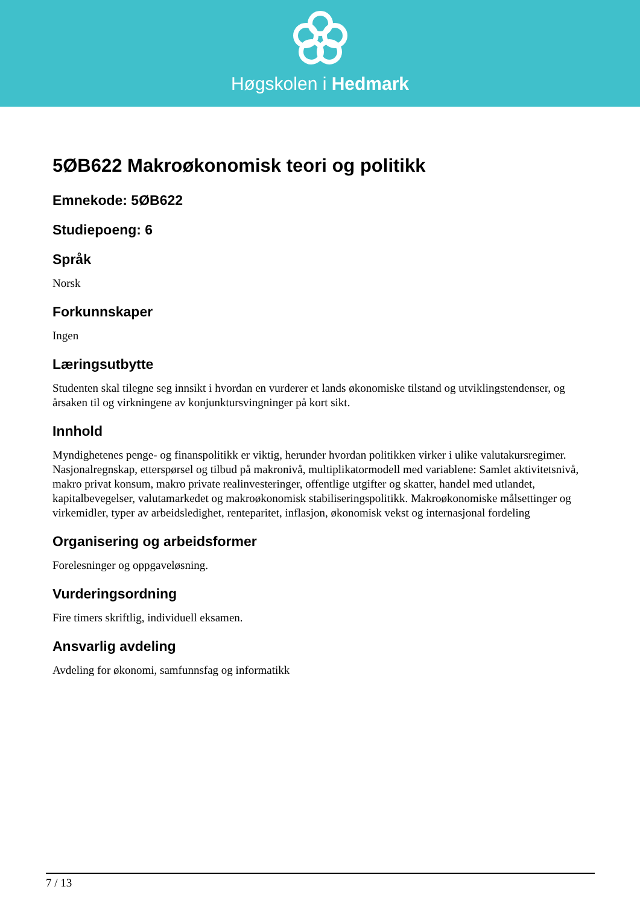Høgskolen i Hedmark
5ØB622 Makroøkonomisk teori og politikk
Emnekode: 5ØB622
Studiepoeng: 6
Språk
Norsk
Forkunnskaper
Ingen
Læringsutbytte
Studenten skal tilegne seg innsikt i hvordan en vurderer et lands økonomiske tilstand og utviklingstendenser, og årsaken til og virkningene av konjunktursvingninger på kort sikt.
Innhold
Myndighetenes penge- og finanspolitikk er viktig, herunder hvordan politikken virker i ulike valutakursregimer. Nasjonalregnskap, etterspørsel og tilbud på makronivå, multiplikatormodell med variablene: Samlet aktivitetsnivå, makro privat konsum, makro private realinvesteringer, offentlige utgifter og skatter, handel med utlandet, kapitalbevegelser, valutamarkedet og makroøkonomisk stabiliseringspolitikk. Makroøkonomiske målsettinger og virkemidler, typer av arbeidsledighet, renteparitet, inflasjon, økonomisk vekst og internasjonal fordeling
Organisering og arbeidsformer
Forelesninger og oppgaveløsning.
Vurderingsordning
Fire timers skriftlig, individuell eksamen.
Ansvarlig avdeling
Avdeling for økonomi, samfunnsfag og informatikk
7 / 13